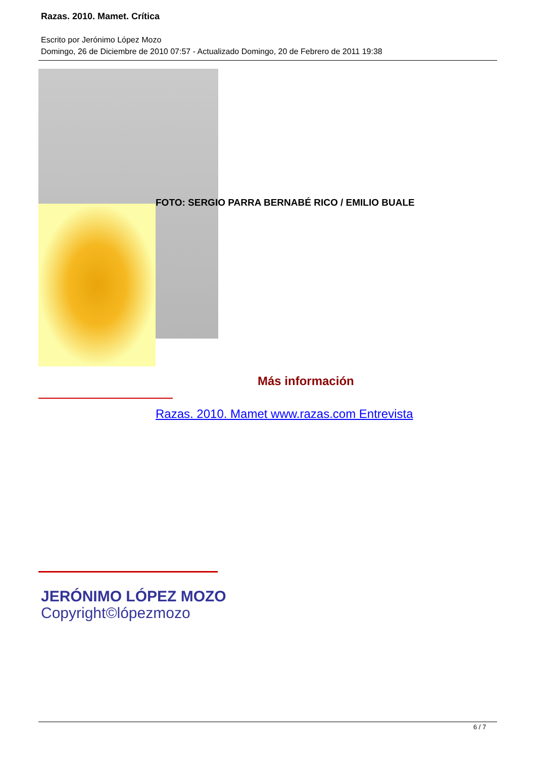Razas. 2010. Mamet. Crítica
Escrito por Jerónimo López Mozo
Domingo, 26 de Diciembre de 2010 07:57 - Actualizado Domingo, 20 de Febrero de 2011 19:38
FOTO: SERGIO PARRA BERNABÉ RICO / EMILIO BUALE
Más información
Razas. 2010. Mamet www.razas.com Entrevista
JERÓNIMO LÓPEZ MOZO
Copyright©lópezmozo
6 / 7